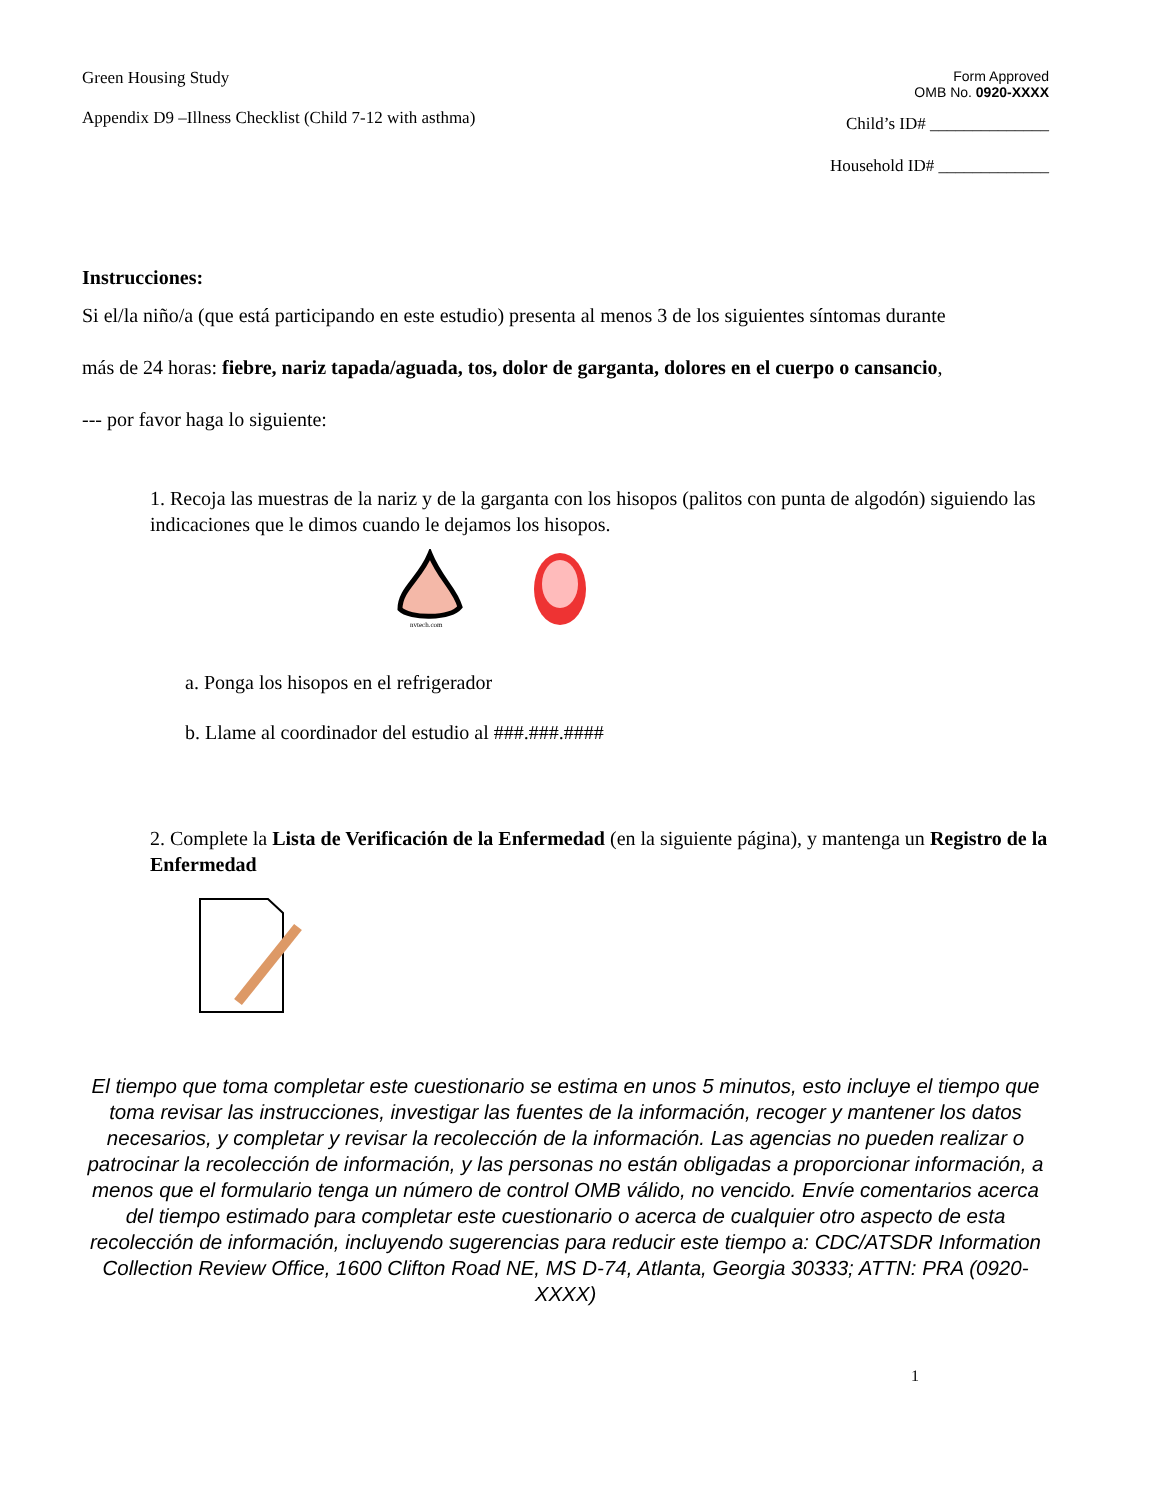Green Housing Study
Appendix D9 –Illness Checklist (Child 7-12 with asthma)
Form Approved
OMB No. 0920-XXXX
Child’s ID# ______________
Household ID# _____________
Instrucciones:
Si el/la niño/a (que está participando en este estudio) presenta al menos 3 de los siguientes síntomas durante
más de 24 horas: fiebre, nariz tapada/aguada, tos, dolor de garganta, dolores en el cuerpo o cansancio,
--- por favor haga lo siguiente:
1. Recoja las muestras de la nariz y de la garganta con los hisopos (palitos con punta de algodón) siguiendo las indicaciones que le dimos cuando le dejamos los hisopos.
nvtech.com
a. Ponga los hisopos en el refrigerador
b. Llame al coordinador del estudio al ###.###.####
2. Complete la Lista de Verificación de la Enfermedad (en la siguiente página), y mantenga un Registro de la Enfermedad
El tiempo que toma completar este cuestionario se estima en unos 5 minutos, esto incluye el tiempo que toma revisar las instrucciones, investigar las fuentes de la información, recoger y mantener los datos necesarios, y completar y revisar la recolección de la información. Las agencias no pueden realizar o patrocinar la recolección de información, y las personas no están obligadas a proporcionar información, a menos que el formulario tenga un número de control OMB válido, no vencido. Envíe comentarios acerca del tiempo estimado para completar este cuestionario o acerca de cualquier otro aspecto de esta recolección de información, incluyendo sugerencias para reducir este tiempo a: CDC/ATSDR Information Collection Review Office, 1600 Clifton Road NE, MS D-74, Atlanta, Georgia 30333; ATTN: PRA (0920-XXXX)
1